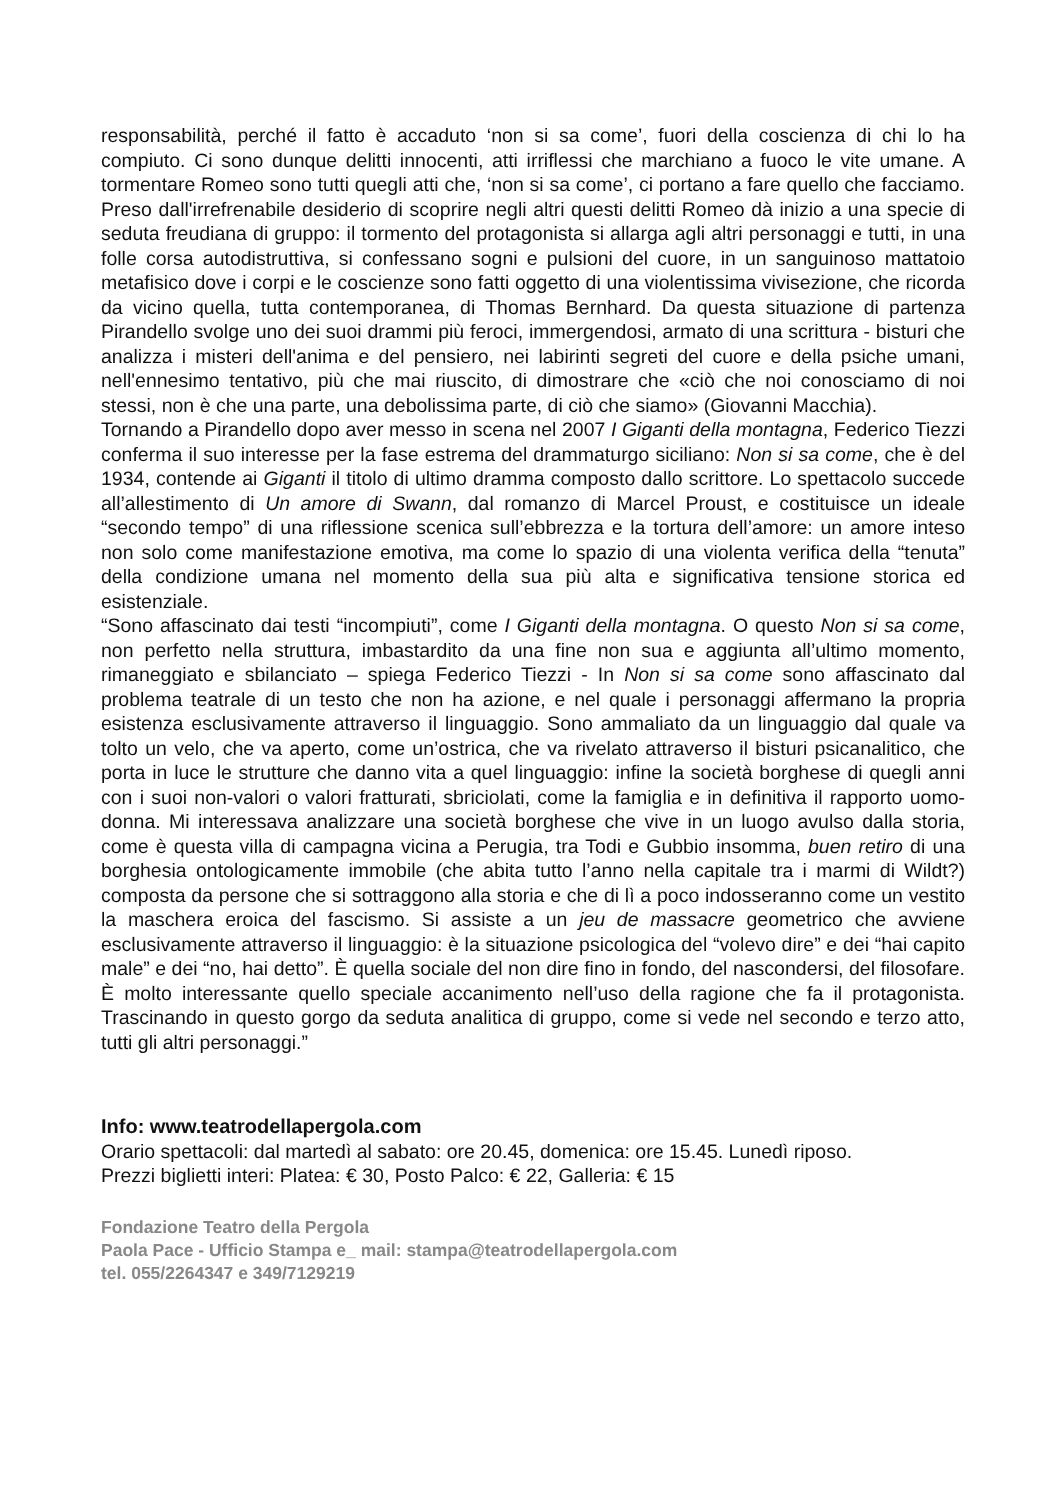responsabilità, perché il fatto è accaduto ‘non si sa come’, fuori della coscienza di chi lo ha compiuto. Ci sono dunque delitti innocenti, atti irriflessi che marchiano a fuoco le vite umane. A tormentare Romeo sono tutti quegli atti che, ‘non si sa come’, ci portano a fare quello che facciamo. Preso dall'irrefrenabile desiderio di scoprire negli altri questi delitti Romeo dà inizio a una specie di seduta freudiana di gruppo: il tormento del protagonista si allarga agli altri personaggi e tutti, in una folle corsa autodistruttiva, si confessano sogni e pulsioni del cuore, in un sanguinoso mattatoio metafisico dove i corpi e le coscienze sono fatti oggetto di una violentissima vivisezione, che ricorda da vicino quella, tutta contemporanea, di Thomas Bernhard. Da questa situazione di partenza Pirandello svolge uno dei suoi drammi più feroci, immergendosi, armato di una scrittura - bisturi che analizza i misteri dell'anima e del pensiero, nei labirinti segreti del cuore e della psiche umani, nell'ennesimo tentativo, più che mai riuscito, di dimostrare che «ciò che noi conosciamo di noi stessi, non è che una parte, una debolissima parte, di ciò che siamo» (Giovanni Macchia).
Tornando a Pirandello dopo aver messo in scena nel 2007 I Giganti della montagna, Federico Tiezzi conferma il suo interesse per la fase estrema del drammaturgo siciliano: Non si sa come, che è del 1934, contende ai Giganti il titolo di ultimo dramma composto dallo scrittore. Lo spettacolo succede all’allestimento di Un amore di Swann, dal romanzo di Marcel Proust, e costituisce un ideale “secondo tempo” di una riflessione scenica sull’ebbrezza e la tortura dell’amore: un amore inteso non solo come manifestazione emotiva, ma come lo spazio di una violenta verifica della “tenuta” della condizione umana nel momento della sua più alta e significativa tensione storica ed esistenziale.
“Sono affascinato dai testi “incompiuti”, come I Giganti della montagna. O questo Non si sa come, non perfetto nella struttura, imbastardito da una fine non sua e aggiunta all’ultimo momento, rimaneggiato e sbilanciato – spiega Federico Tiezzi - In Non si sa come sono affascinato dal problema teatrale di un testo che non ha azione, e nel quale i personaggi affermano la propria esistenza esclusivamente attraverso il linguaggio. Sono ammaliato da un linguaggio dal quale va tolto un velo, che va aperto, come un’ostrica, che va rivelato attraverso il bisturi psicanalitico, che porta in luce le strutture che danno vita a quel linguaggio: infine la società borghese di quegli anni con i suoi non-valori o valori fratturati, sbriciolati, come la famiglia e in definitiva il rapporto uomo-donna. Mi interessava analizzare una società borghese che vive in un luogo avulso dalla storia, come è questa villa di campagna vicina a Perugia, tra Todi e Gubbio insomma, buen retiro di una borghesia ontologicamente immobile (che abita tutto l’anno nella capitale tra i marmi di Wildt?) composta da persone che si sottraggono alla storia e che di lì a poco indosseranno come un vestito la maschera eroica del fascismo. Si assiste a un jeu de massacre geometrico che avviene esclusivamente attraverso il linguaggio: è la situazione psicologica del “volevo dire” e dei “hai capito male” e dei “no, hai detto”. È quella sociale del non dire fino in fondo, del nascondersi, del filosofare. È molto interessante quello speciale accanimento nell’uso della ragione che fa il protagonista. Trascinando in questo gorgo da seduta analitica di gruppo, come si vede nel secondo e terzo atto, tutti gli altri personaggi.”
Info: www.teatrodellapergola.com
Orario spettacoli: dal martedì al sabato: ore 20.45, domenica: ore 15.45. Lunedì riposo.
Prezzi biglietti interi: Platea: € 30, Posto Palco: € 22, Galleria: € 15
Fondazione Teatro della Pergola
Paola Pace - Ufficio Stampa e_ mail: stampa@teatrodellapergola.com
tel. 055/2264347 e 349/7129219